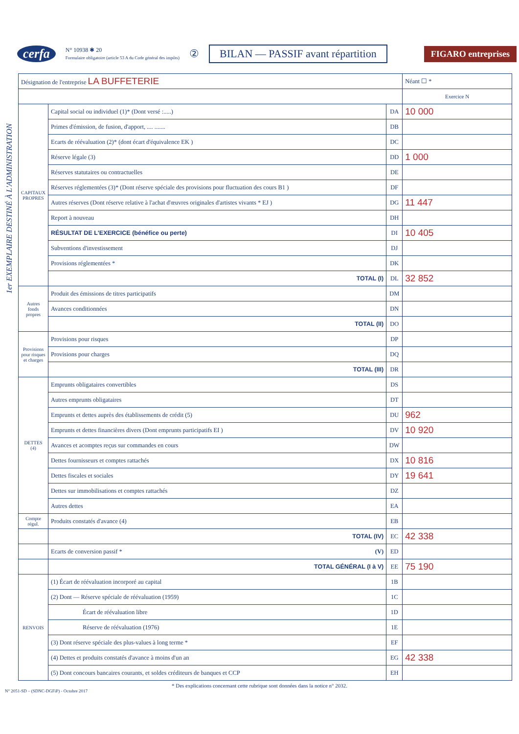cerfa
N° 10938 ✱ 20
Formulaire obligatoire (article 53 A du Code général des impôts)
② BILAN — PASSIF avant répartition FIGARO entreprises
1er EXEMPLAIRE DESTINÉ À L'ADMINISTRATION
| Désignation de l'entreprise LA BUFFETERIE | | | Néant ☐ * |
| | | | Exercice N |
| CAPITAUX PROPRES | Capital social ou individuel (1)* (Dont versé :.....) | DA | 10 000 |
| | Primes d'émission, de fusion, d'apport, .... ....... | DB | |
| | Ecarts de réévaluation (2)* (dont écart d'équivalence EK ) | DC | |
| | Réserve légale (3) | DD | 1 000 |
| | Réserves statutaires ou contractuelles | DE | |
| | Réserves réglementées (3)* (Dont réserve spéciale des provisions pour fluctuation des cours B1 ) | DF | |
| | Autres réserves (Dont réserve relative à l'achat d'œuvres originales d'artistes vivants * EJ ) | DG | 11 447 |
| | Report à nouveau | DH | |
| | RÉSULTAT DE L'EXERCICE (bénéfice ou perte) | DI | 10 405 |
| | Subventions d'investissement | DJ | |
| | Provisions réglementées * | DK | |
| | TOTAL (I) | DL | 32 852 |
| Autres fonds propres | Produit des émissions de titres participatifs | DM | |
| | Avances conditionnées | DN | |
| | TOTAL (II) | DO | |
| Provisions pour risques et charges | Provisions pour risques | DP | |
| | Provisions pour charges | DQ | |
| | TOTAL (III) | DR | |
| DETTES (4) | Emprunts obligataires convertibles | DS | |
| | Autres emprunts obligataires | DT | |
| | Emprunts et dettes auprès des établissements de crédit (5) | DU | 962 |
| | Emprunts et dettes financières divers (Dont emprunts participatifs EI ) | DV | 10 920 |
| | Avances et acomptes reçus sur commandes en cours | DW | |
| | Dettes fournisseurs et comptes rattachés | DX | 10 816 |
| | Dettes fiscales et sociales | DY | 19 641 |
| | Dettes sur immobilisations et comptes rattachés | DZ | |
| | Autres dettes | EA | |
| Compte régul. | Produits constatés d'avance (4) | EB | |
| | TOTAL (IV) | EC | 42 338 |
| | Ecarts de conversion passif * (V) | ED | |
| | TOTAL GÉNÉRAL (I à V) | EE | 75 190 |
| RENVOIS | (1) Écart de réévaluation incorporé au capital | 1B | |
| | (2) Dont — Réserve spéciale de réévaluation (1959) | 1C | |
| | Écart de réévaluation libre | 1D | |
| | Réserve de réévaluation (1976) | 1E | |
| | (3) Dont réserve spéciale des plus-values à long terme * | EF | |
| | (4) Dettes et produits constatés d'avance à moins d'un an | EG | 42 338 |
| | (5) Dont concours bancaires courants, et soldes créditeurs de banques et CCP | EH | |
* Des explications concernant cette rubrique sont données dans la notice n° 2032.
N° 2051-SD – (SDNC-DGFiP) - Octobre 2017